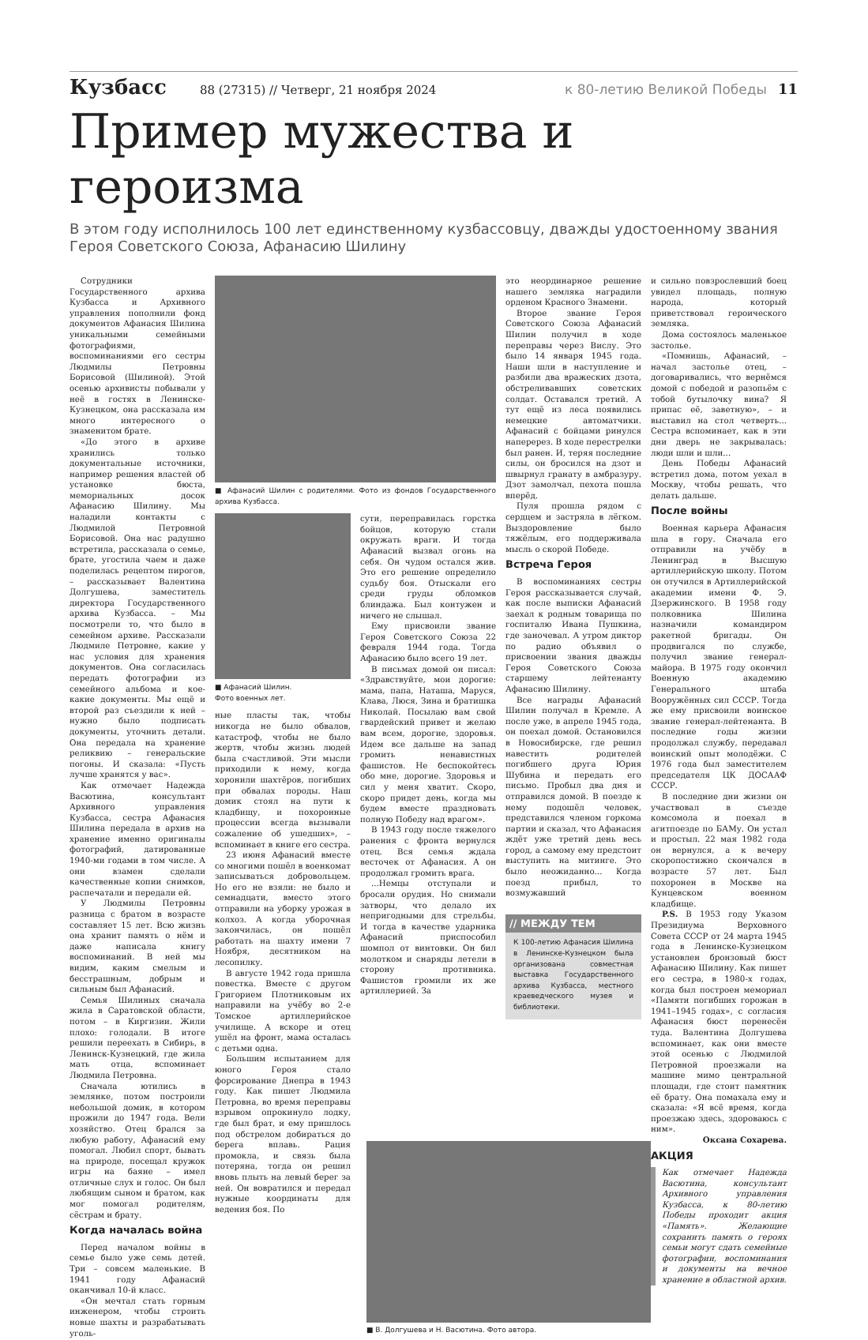Кузбасс 88 (27315) // Четверг, 21 ноября 2024 к 80-летию Великой Победы 11
Пример мужества и героизма
В этом году исполнилось 100 лет единственному кузбассовцу, дважды удостоенному звания Героя Советского Союза, Афанасию Шилину
Сотрудники Государственного архива Кузбасса и Архивного управления пополнили фонд документов Афанасия Шилина уникальными семейными фотографиями, воспоминаниями его сестры Людмилы Петровны Борисовой (Шилиной). Этой осенью архивисты побывали у неё в гостях в Ленинске-Кузнецком, она рассказала им много интересного о знаменитом брате.
«До этого в архиве хранились только документальные источники, например решения властей об установке бюста, мемориальных досок Афанасию Шилину. Мы наладили контакты с Людмилой Петровной Борисовой. Она нас радушно встретила, рассказала о семье, брате, угостила чаем и даже поделилась рецептом пирогов, – рассказывает Валентина Долгушева, заместитель директора Государственного архива Кузбасса. – Мы посмотрели то, что было в семейном архиве. Рассказали Людмиле Петровне, какие у нас условия для хранения документов. Она согласилась передать фотографии из семейного альбома и кое-какие документы. Мы ещё и второй раз съездили к ней – нужно было подписать документы, уточнить детали. Она передала на хранение реликвию – генеральские погоны. И сказала: «Пусть лучше хранятся у вас».
Как отмечает Надежда Васютина, консультант Архивного управления Кузбасса, сестра Афанасия Шилина передала в архив на хранение именно оригиналы фотографий, датированные 1940-ми годами в том числе. А они взамен сделали качественные копии снимков, распечатали и передали ей.
У Людмилы Петровны разница с братом в возрасте составляет 15 лет. Всю жизнь она хранит память о нём и даже написала книгу воспоминаний. В ней мы видим, каким смелым и бесстрашным, добрым и сильным был Афанасий.
Семья Шилиных сначала жила в Саратовской области, потом – в Киргизии. Жили плохо: голодали. В итоге решили переехать в Сибирь, в Ленинск-Кузнецкий, где жила мать отца, вспоминает Людмила Петровна.
Сначала ютились в землянке, потом построили небольшой домик, в котором прожили до 1947 года. Вели хозяйство. Отец брался за любую работу, Афанасий ему помогал. Любил спорт, бывать на природе, посещал кружок игры на баяне – имел отличные слух и голос. Он был любящим сыном и братом, как мог помогал родителям, сёстрам и брату.
Когда началась война
Перед началом войны в семье было уже семь детей. Три – совсем маленькие. В 1941 году Афанасий оканчивал 10-й класс.
«Он мечтал стать горным инженером, чтобы строить новые шахты и разрабатывать уголь-
■ Афанасий Шилин с родителями. Фото из фондов Государственного архива Кузбасса.
■ Афанасий Шилин.
Фото военных лет.
ные пласты так, чтобы никогда не было обвалов, катастроф, чтобы не было жертв, чтобы жизнь людей была счастливой. Эти мысли приходили к нему, когда хоронили шахтёров, погибших при обвалах породы. Наш домик стоял на пути к кладбищу, и похоронные процессии всегда вызывали сожаление об ушедших», – вспоминает в книге его сестра.
23 июня Афанасий вместе со многими пошёл в военкомат записываться добровольцем. Но его не взяли: не было и семнадцати, вместо этого отправили на уборку урожая в колхоз. А когда уборочная закончилась, он пошёл работать на шахту имени 7 Ноября, десятником на лесопилку.
В августе 1942 года пришла повестка. Вместе с другом Григорием Плотниковым их направили на учёбу во 2-е Томское артиллерийское училище. А вскоре и отец ушёл на фронт, мама осталась с детьми одна.
Большим испытанием для юного Героя стало форсирование Днепра в 1943 году. Как пишет Людмила Петровна, во время переправы взрывом опрокинуло лодку, где был брат, и ему пришлось под обстрелом добираться до берега вплавь. Рация промокла, и связь была потеряна, тогда он решил вновь плыть на левый берег за ней. Он вовратился и передал нужные координаты для ведения боя. По
сути, переправилась горстка бойцов, которую стали окружать враги. И тогда Афанасий вызвал огонь на себя. Он чудом остался жив. Это его решение определило судьбу боя. Отыскали его среди груды обломков блиндажа. Был контужен и ничего не слышал.
Ему присвоили звание Героя Советского Союза 22 февраля 1944 года. Тогда Афанасию было всего 19 лет.
В письмах домой он писал: «Здравствуйте, мои дорогие: мама, папа, Наташа, Маруся, Клава, Люся, Зина и братишка Николай. Посылаю вам свой гвардейский привет и желаю вам всем, дорогие, здоровья. Идем все дальше на запад громить ненавистных фашистов. Не беспокойтесь обо мне, дорогие. Здоровья и сил у меня хватит. Скоро, скоро придет день, когда мы будем вместе праздновать полную Победу над врагом».
В 1943 году после тяжелого ранения с фронта вернулся отец. Вся семья ждала весточек от Афанасия. А он продолжал громить врага.
...Немцы отступали и бросали орудия. Но снимали затворы, что делало их непригодными для стрельбы. И тогда в качестве ударника Афанасий приспособил шомпол от винтовки. Он бил молотком и снаряды летели в сторону противника. Фашистов громили их же артиллерией. За
это неординарное решение нашего земляка наградили орденом Красного Знамени.
Второе звание Героя Советского Союза Афанасий Шилин получил в ходе переправы через Вислу. Это было 14 января 1945 года. Наши шли в наступление и разбили два вражеских дзота, обстреливавших советских солдат. Оставался третий. А тут ещё из леса появились немецкие автоматчики. Афанасий с бойцами ринулся наперерез. В ходе перестрелки был ранен. И, теряя последние силы, он бросился на дзот и швырнул гранату в амбразуру. Дзот замолчал, пехота пошла вперёд.
Пуля прошла рядом с сердцем и застряла в лёгком. Выздоровление было тяжёлым, его поддерживала мысль о скорой Победе.
Встреча Героя
В воспоминаниях сестры Героя рассказывается случай, как после выписки Афанасий заехал к родным товарища по госпиталю Ивана Пушкина, где заночевал. А утром диктор по радио объявил о присвоении звания дважды Героя Советского Союза старшему лейтенанту Афанасию Шилину.
Все награды Афанасий Шилин получал в Кремле. А после уже, в апреле 1945 года, он поехал домой. Остановился в Новосибирске, где решил навестить родителей погибшего друга Юрия Шубина и передать его письмо. Пробыл два дня и отправился домой. В поезде к нему подошёл человек, представился членом горкома партии и сказал, что Афанасия ждёт уже третий день весь город, а самому ему предстоит выступить на митинге. Это было неожиданно... Когда поезд прибыл, то возмужавший
// МЕЖДУ ТЕМ
К 100-летию Афанасия Шилина в Ленинске-Кузнецком была организована совместная выставка Государственного архива Кузбасса, местного краеведческого музея и библиотеки.
и сильно повзрослевший боец увидел площадь, полную народа, который приветствовал героического земляка.
Дома состоялось маленькое застолье.
«Помнишь, Афанасий, – начал застолье отец, – договаривались, что вернёмся домой с победой и разопьём с тобой бутылочку вина? Я припас её, заветную», – и выставил на стол четверть... Сестра вспоминает, как в эти дни дверь не закрывалась: люди шли и шли...
День Победы Афанасий встретил дома, потом уехал в Москву, чтобы решать, что делать дальше.
После войны
Военная карьера Афанасия шла в гору. Сначала его отправили на учёбу в Ленинград в Высшую артиллерийскую школу. Потом он отучился в Артиллерийской академии имени Ф. Э. Дзержинского. В 1958 году полковника Шилина назначили командиром ракетной бригады. Он продвигался по службе, получил звание генерал-майора. В 1975 году окончил Военную академию Генерального штаба Вооружённых сил СССР. Тогда же ему присвоили воинское звание генерал-лейтенанта. В последние годы жизни продолжал службу, передавал воинский опыт молодёжи. С 1976 года был заместителем председателя ЦК ДОСААФ СССР.
В последние дни жизни он участвовал в съезде комсомола и поехал в агитпоезде по БАМу. Он устал и простыл. 22 мая 1982 года он вернулся, а к вечеру скоропостижно скончался в возрасте 57 лет. Был похоронен в Москве на Кунцевском военном кладбище.
P.S. В 1953 году Указом Президиума Верховного Совета СССР от 24 марта 1945 года в Ленинске-Кузнецком установлен бронзовый бюст Афанасию Шилину. Как пишет его сестра, в 1980-х годах, когда был построен мемориал «Памяти погибших горожан в 1941–1945 годах», с согласия Афанасия бюст перенесён туда. Валентина Долгушева вспоминает, как они вместе этой осенью с Людмилой Петровной проезжали на машине мимо центральной площади, где стоит памятник её брату. Она помахала ему и сказала: «Я всё время, когда проезжаю здесь, здороваюсь с ним».
Оксана Сохарева.
АКЦИЯ
Как отмечает Надежда Васютина, консультант Архивного управления Кузбасса, к 80-летию Победы проходит акция «Память». Желающие сохранить память о героях семьи могут сдать семейные фотографии, воспоминания и документы на вечное хранение в областной архив.
■ В. Долгушева и Н. Васютина. Фото автора.